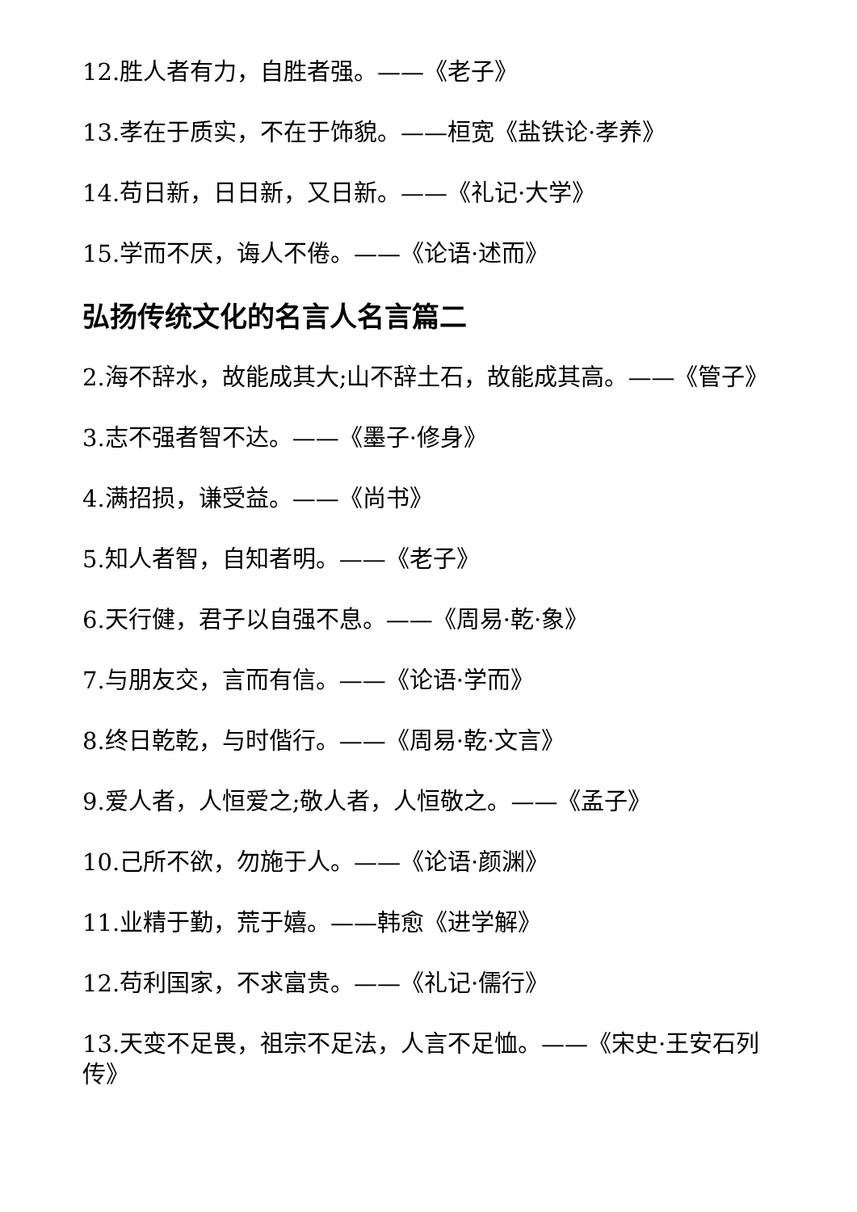12.胜人者有力，自胜者强。——《老子》
13.孝在于质实，不在于饰貌。——桓宽《盐铁论·孝养》
14.苟日新，日日新，又日新。——《礼记·大学》
15.学而不厌，诲人不倦。——《论语·述而》
弘扬传统文化的名言人名言篇二
2.海不辞水，故能成其大;山不辞土石，故能成其高。——《管子》
3.志不强者智不达。——《墨子·修身》
4.满招损，谦受益。——《尚书》
5.知人者智，自知者明。——《老子》
6.天行健，君子以自强不息。——《周易·乾·象》
7.与朋友交，言而有信。——《论语·学而》
8.终日乾乾，与时偕行。——《周易·乾·文言》
9.爱人者，人恒爱之;敬人者，人恒敬之。——《孟子》
10.己所不欲，勿施于人。——《论语·颜渊》
11.业精于勤，荒于嬉。——韩愈《进学解》
12.苟利国家，不求富贵。——《礼记·儒行》
13.天变不足畏，祖宗不足法，人言不足恤。——《宋史·王安石列传》